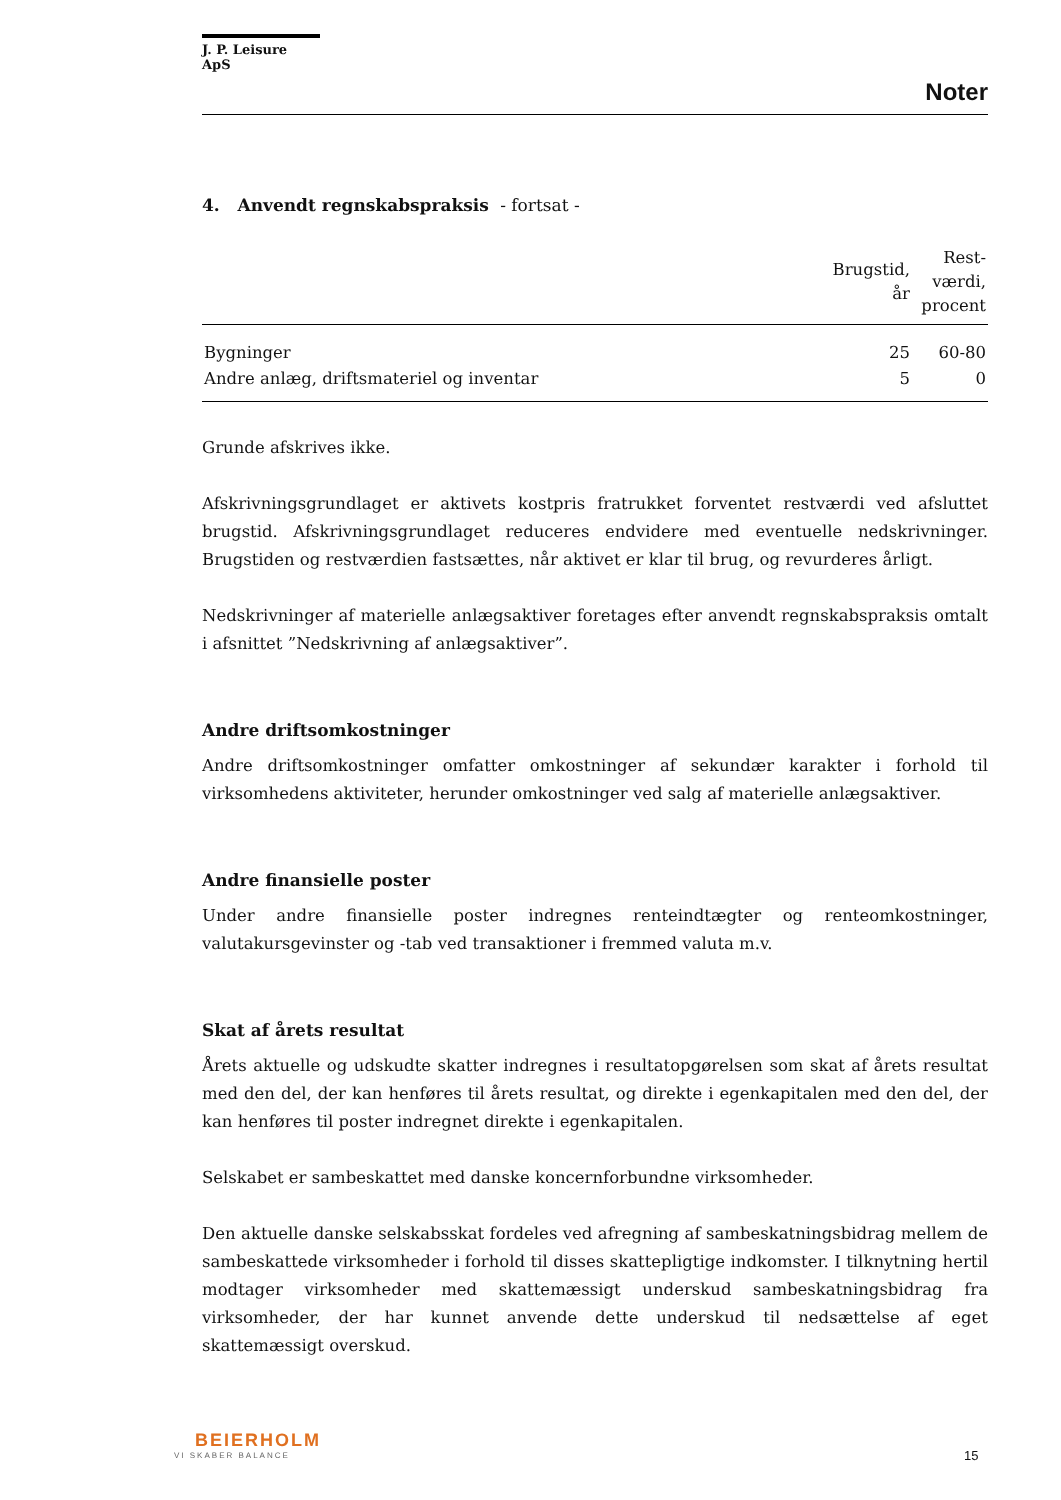J. P. Leisure ApS
Noter
4. Anvendt regnskabspraksis - fortsat -
| | Brugstid, år | Rest- værdi, procent |
| --- | --- | --- |
| Bygninger | 25 | 60-80 |
| Andre anlæg, driftsmateriel og inventar | 5 | 0 |
Grunde afskrives ikke.
Afskrivningsgrundlaget er aktivets kostpris fratrukket forventet restværdi ved afsluttet brugstid. Afskrivningsgrundlaget reduceres endvidere med eventuelle nedskrivninger. Brugstiden og restværdien fastsættes, når aktivet er klar til brug, og revurderes årligt.
Nedskrivninger af materielle anlægsaktiver foretages efter anvendt regnskabspraksis omtalt i afsnittet ”Nedskrivning af anlægsaktiver”.
Andre driftsomkostninger
Andre driftsomkostninger omfatter omkostninger af sekundær karakter i forhold til virksomhedens aktiviteter, herunder omkostninger ved salg af materielle anlægsaktiver.
Andre finansielle poster
Under andre finansielle poster indregnes renteindtægter og renteomkostninger, valutakursgevinster og -tab ved transaktioner i fremmed valuta m.v.
Skat af årets resultat
Årets aktuelle og udskudte skatter indregnes i resultatopgørelsen som skat af årets resultat med den del, der kan henføres til årets resultat, og direkte i egenkapitalen med den del, der kan henføres til poster indregnet direkte i egenkapitalen.
Selskabet er sambeskattet med danske koncernforbundne virksomheder.
Den aktuelle danske selskabsskat fordeles ved afregning af sambeskatningsbidrag mellem de sambeskattede virksomheder i forhold til disses skattepligtige indkomster. I tilknytning hertil modtager virksomheder med skattemæssigt underskud sambeskatningsbidrag fra virksomheder, der har kunnet anvende dette underskud til nedsættelse af eget skattemæssigt overskud.
BEIERHOLM
VI SKABER BALANCE
15